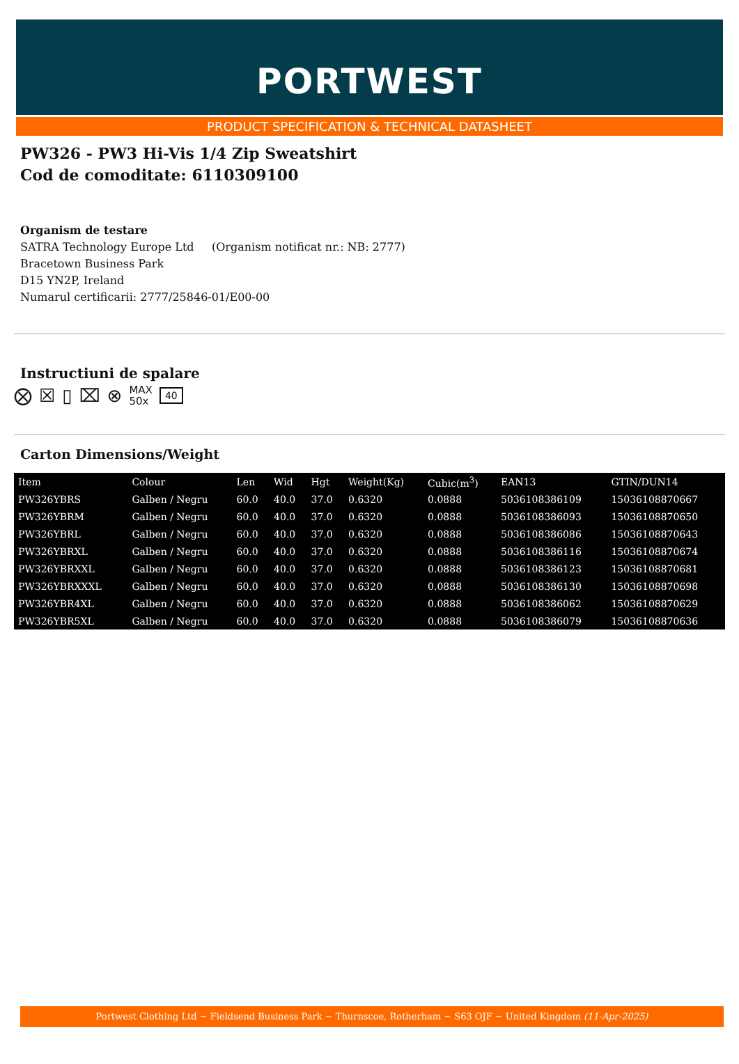PORTWEST
PRODUCT SPECIFICATION & TECHNICAL DATASHEET
PW326 - PW3 Hi-Vis 1/4 Zip Sweatshirt
Cod de comoditate: 6110309100
Organism de testare
SATRA Technology Europe Ltd (Organism notificat nr.: NB: 2777)
Bracetown Business Park
D15 YN2P, Ireland
Numarul certificarii: 2777/25846-01/E00-00
Instructiuni de spalare
⨂ ☒ ▯ ⌧ ⊗ MAX
50x 40
Carton Dimensions/Weight
| Item | Colour | Len | Wid | Hgt | Weight(Kg) | Cubic(m<sup>3</sup>) | EAN13 | GTIN/DUN14 |
| --- | --- | --- | --- | --- | --- | --- | --- | --- |
| PW326YBRS | Galben / Negru | 60.0 | 40.0 | 37.0 | 0.6320 | 0.0888 | 5036108386109 | 15036108870667 |
| PW326YBRM | Galben / Negru | 60.0 | 40.0 | 37.0 | 0.6320 | 0.0888 | 5036108386093 | 15036108870650 |
| PW326YBRL | Galben / Negru | 60.0 | 40.0 | 37.0 | 0.6320 | 0.0888 | 5036108386086 | 15036108870643 |
| PW326YBRXL | Galben / Negru | 60.0 | 40.0 | 37.0 | 0.6320 | 0.0888 | 5036108386116 | 15036108870674 |
| PW326YBRXXL | Galben / Negru | 60.0 | 40.0 | 37.0 | 0.6320 | 0.0888 | 5036108386123 | 15036108870681 |
| PW326YBRXXXL | Galben / Negru | 60.0 | 40.0 | 37.0 | 0.6320 | 0.0888 | 5036108386130 | 15036108870698 |
| PW326YBR4XL | Galben / Negru | 60.0 | 40.0 | 37.0 | 0.6320 | 0.0888 | 5036108386062 | 15036108870629 |
| PW326YBR5XL | Galben / Negru | 60.0 | 40.0 | 37.0 | 0.6320 | 0.0888 | 5036108386079 | 15036108870636 |
Portwest Clothing Ltd ~ Fieldsend Business Park ~ Thurnscoe, Rotherham ~ S63 OJF ~ United Kingdom (11-Apr-2025)